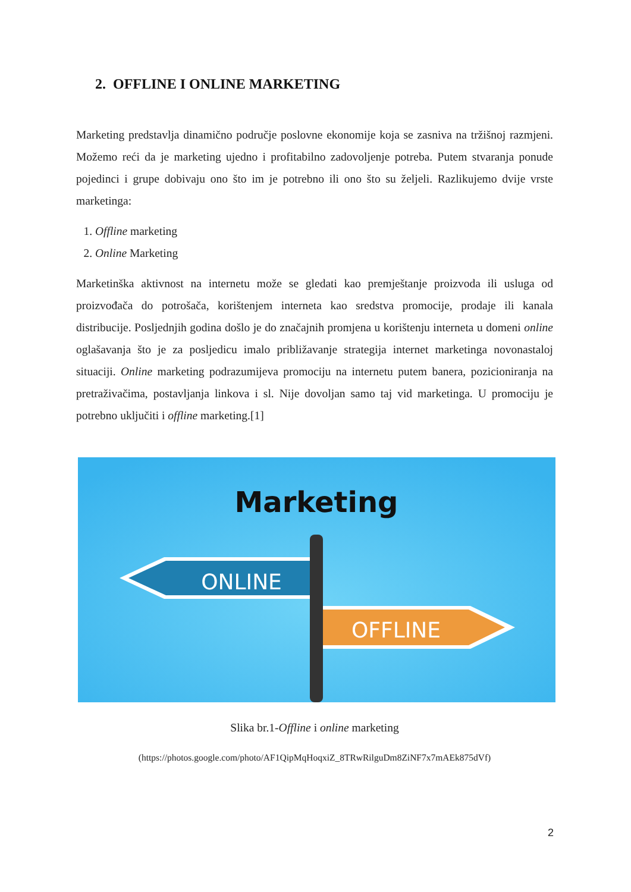2. OFFLINE I ONLINE MARKETING
Marketing predstavlja dinamično područje poslovne ekonomije koja se zasniva na tržišnoj razmjeni. Možemo reći da je marketing ujedno i profitabilno zadovoljenje potreba. Putem stvaranja ponude pojedinci i grupe dobivaju ono što im je potrebno ili ono što su željeli. Razlikujemo dvije vrste marketinga:
1. Offline marketing
2. Online Marketing
Marketinška aktivnost na internetu može se gledati kao premještanje proizvoda ili usluga od proizvođača do potrošača, korištenjem interneta kao sredstva promocije, prodaje ili kanala distribucije. Posljednjih godina došlo je do značajnih promjena u korištenju interneta u domeni online oglašavanja što je za posljedicu imalo približavanje strategija internet marketinga novonastaloj situaciji. Online marketing podrazumijeva promociju na internetu putem banera, pozicioniranja na pretraživačima, postavljanja linkova i sl. Nije dovoljan samo taj vid marketinga. U promociju je potrebno uključiti i offline marketing.[1]
Marketing
ONLINE
OFFLINE
Slika br.1-Offline i online marketing
(https://photos.google.com/photo/AF1QipMqHoqxiZ_8TRwRilguDm8ZiNF7x7mAEk875dVf)
2